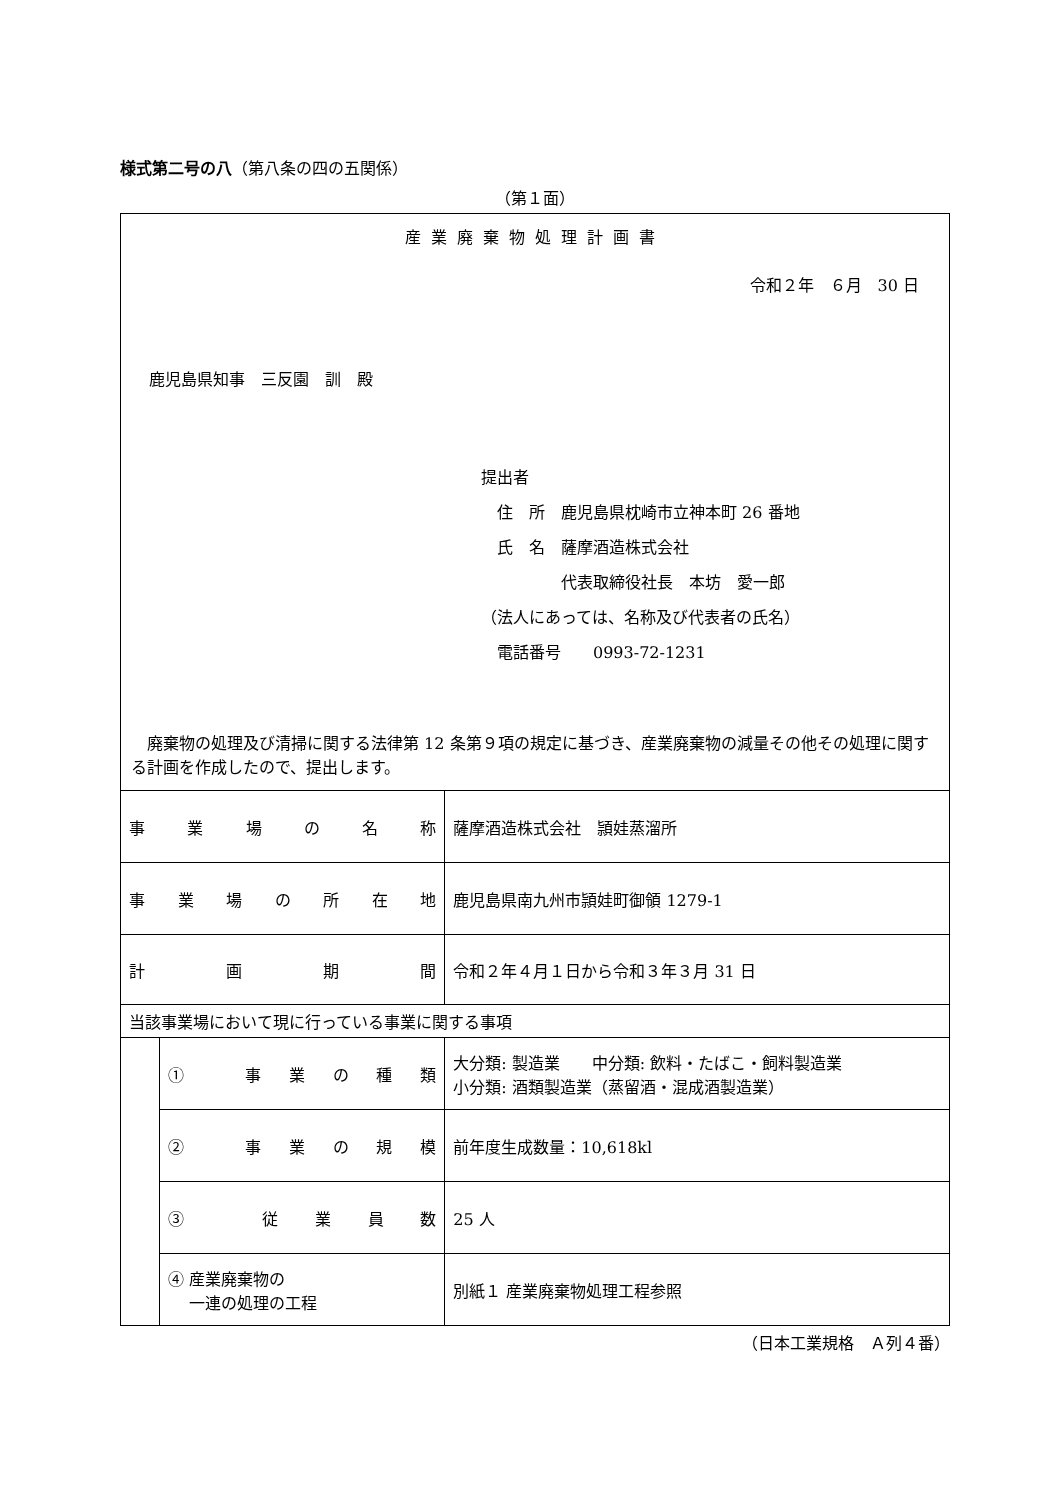様式第二号の八（第八条の四の五関係）
（第１面）
| 産業廃棄物処理計画書 令和２年 ６月 30 日 鹿児島県知事 三反園 訓 殿 提出者 住 所 鹿児島県枕崎市立神本町 26 番地 氏 名 薩摩酒造株式会社 代表取締役社長 本坊 愛一郎 （法人にあっては、名称及び代表者の氏名） 電話番号 0993-72-1231 廃棄物の処理及び清掃に関する法律第 12 条第９項の規定に基づき、産業廃棄物の減量その他その処理に関する計画を作成したので、提出します。 | | |
| 事業場の名称 | | 薩摩酒造株式会社 頴娃蒸溜所 |
| 事業場の所在地 | | 鹿児島県南九州市頴娃町御領 1279-1 |
| 計画期間 | | 令和２年４月１日から令和３年３月 31 日 |
| 当該事業場において現に行っている事業に関する事項 | | |
| | ① 事業の種類 | 大分類: 製造業 中分類: 飲料・たばこ・飼料製造業 小分類: 酒類製造業（蒸留酒・混成酒製造業） |
| | ② 事業の規模 | 前年度生成数量：10,618kl |
| | ③ 従業員数 | 25 人 |
| | ④ 産業廃棄物の 一連の処理の工程 | 別紙１ 産業廃棄物処理工程参照 |
（日本工業規格　Ａ列４番）